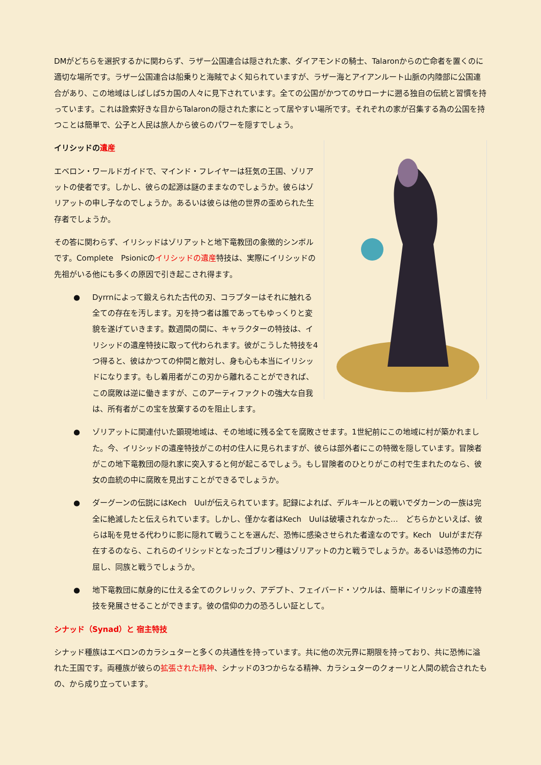DMがどちらを選択するかに関わらず、ラザー公国連合は隠された家、ダイアモンドの騎士、Talaronからの亡命者を置くのに適切な場所です。ラザー公国連合は船乗りと海賊でよく知られていますが、ラザー海とアイアンルート山脈の内陸部に公国連合があり、この地域はしばしば5カ国の人々に見下されています。全ての公国がかつてのサローナに遡る独自の伝統と習慣を持っています。これは詮索好きな目からTalaronの隠された家にとって居やすい場所です。それぞれの家が召集する為の公国を持つことは簡単で、公子と人民は旅人から彼らのパワーを隠すでしょう。
イリシッドの遺産
エベロン・ワールドガイドで、マインド・フレイヤーは狂気の王国、ゾリアットの使者です。しかし、彼らの起源は謎のままなのでしょうか。彼らはゾリアットの申し子なのでしょうか。あるいは彼らは他の世界の歪められた生存者でしょうか。
その答に関わらず、イリシッドはゾリアットと地下竜教団の象徴的シンボルです。Complete　Psionicのイリシッドの遺産特技は、実際にイリシッドの先祖がいる他にも多くの原因で引き起こされ得ます。
● Dyrrnによって鍛えられた古代の刃、コラプターはそれに触れる全ての存在を汚します。刃を持つ者は誰であってもゆっくりと変貌を遂げていきます。数週間の間に、キャラクターの特技は、イリシッドの遺産特技に取って代わられます。彼がこうした特技を4つ得ると、彼はかつての仲間と敵対し、身も心も本当にイリシッドになります。もし着用者がこの刃から離れることができれば、この腐敗は逆に働きますが、このアーティファクトの強大な自我は、所有者がこの宝を放棄するのを阻止します。
● ゾリアットに関連付いた顕現地域は、その地域に残る全てを腐敗させます。1世紀前にこの地域に村が築かれました。今、イリシッドの遺産特技がこの村の住人に見られますが、彼らは部外者にこの特徴を隠しています。冒険者がこの地下竜教団の隠れ家に突入すると何が起こるでしょう。もし冒険者のひとりがこの村で生まれたのなら、彼女の血統の中に腐敗を見出すことができるでしょうか。
● ダーグーンの伝説にはKech　Uulが伝えられています。記録によれば、デルキールとの戦いでダカーンの一族は完全に絶滅したと伝えられています。しかし、僅かな者はKech　Uulは破壊されなかった…　どちらかといえば、彼らは恥を見せる代わりに影に隠れて戦うことを選んだ、恐怖に感染させられた者達なのです。Kech　Uulがまだ存在するのなら、これらのイリシッドとなったゴブリン種はゾリアットの力と戦うでしょうか。あるいは恐怖の力に屈し、同族と戦うでしょうか。
● 地下竜教団に献身的に仕える全てのクレリック、アデプト、フェイバード・ソウルは、簡単にイリシッドの遺産特技を発展させることができます。彼の信仰の力の恐ろしい証として。
シナッド（Synad）と 宿主特技
シナッド種族はエベロンのカラシュターと多くの共通性を持っています。共に他の次元界に期限を持っており、共に恐怖に溢れた王国です。両種族が彼らの拡張された精神、シナッドの3つからなる精神、カラシュターのクォーリと人間の統合されたもの、から成り立っています。